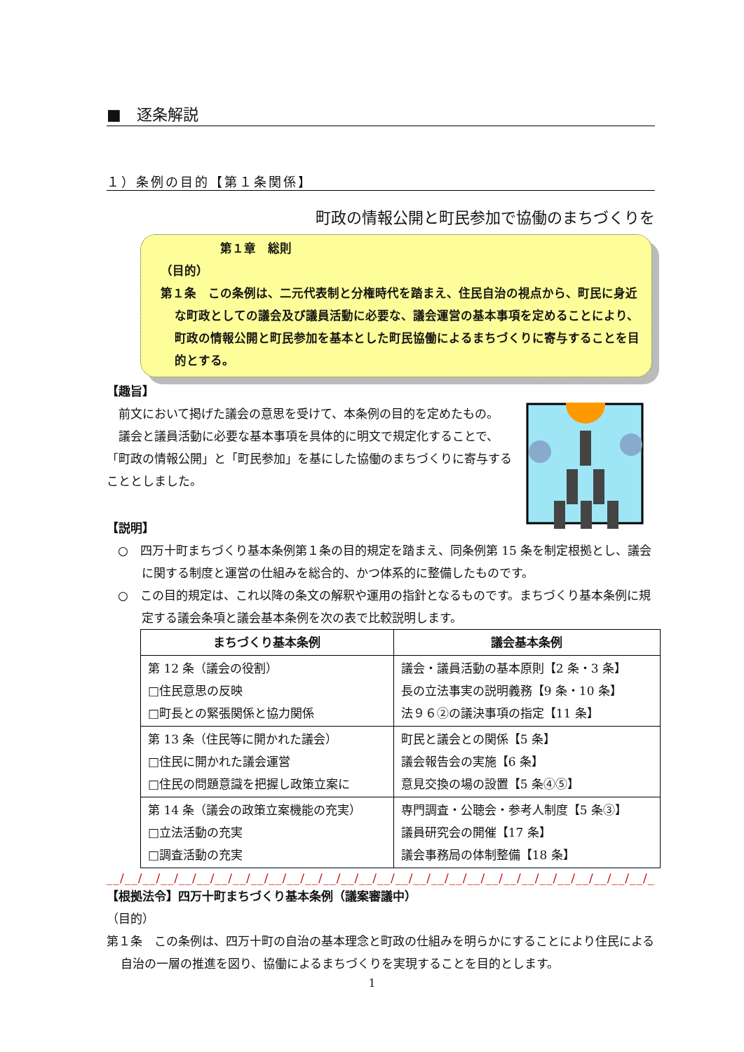■　逐条解説
１）条例の目的【第１条関係】
町政の情報公開と町民参加で協働のまちづくりを
第１章　総則
（目的）
第１条　この条例は、二元代表制と分権時代を踏まえ、住民自治の視点から、町民に身近な町政としての議会及び議員活動に必要な、議会運営の基本事項を定めることにより、町政の情報公開と町民参加を基本とした町民協働によるまちづくりに寄与することを目的とする。
【趣旨】
　前文において掲げた議会の意思を受けて、本条例の目的を定めたもの。
　議会と議員活動に必要な基本事項を具体的に明文で規定化することで、「町政の情報公開」と「町民参加」を基にした協働のまちづくりに寄与することとしました。
【説明】
○　四万十町まちづくり基本条例第１条の目的規定を踏まえ、同条例第 15 条を制定根拠とし、議会に関する制度と運営の仕組みを総合的、かつ体系的に整備したものです。
○　この目的規定は、これ以降の条文の解釈や運用の指針となるものです。まちづくり基本条例に規定する議会条項と議会基本条例を次の表で比較説明します。
| まちづくり基本条例 | 議会基本条例 |
| --- | --- |
| 第 12 条（議会の役割） □住民意思の反映 □町長との緊張関係と協力関係 | 議会・議員活動の基本原則【2 条・3 条】 長の立法事実の説明義務【9 条・10 条】 法９６②の議決事項の指定【11 条】 |
| 第 13 条（住民等に開かれた議会） □住民に開かれた議会運営 □住民の問題意識を把握し政策立案に | 町民と議会との関係【5 条】 議会報告会の実施【6 条】 意見交換の場の設置【5 条④⑤】 |
| 第 14 条（議会の政策立案機能の充実） □立法活動の充実 □調査活動の充実 | 専門調査・公聴会・参考人制度【5 条③】 議員研究会の開催【17 条】 議会事務局の体制整備【18 条】 |
__/__/__/__/__/__/__/__/__/__/__/__/__/__/__/__/__/__/__/__/__/__/__/__/__/__/__/__/__/__/__/__/__/__/__/
【根拠法令】四万十町まちづくり基本条例（議案審議中）
（目的）
第１条　この条例は、四万十町の自治の基本理念と町政の仕組みを明らかにすることにより住民による自治の一層の推進を図り、協働によるまちづくりを実現することを目的とします。
1